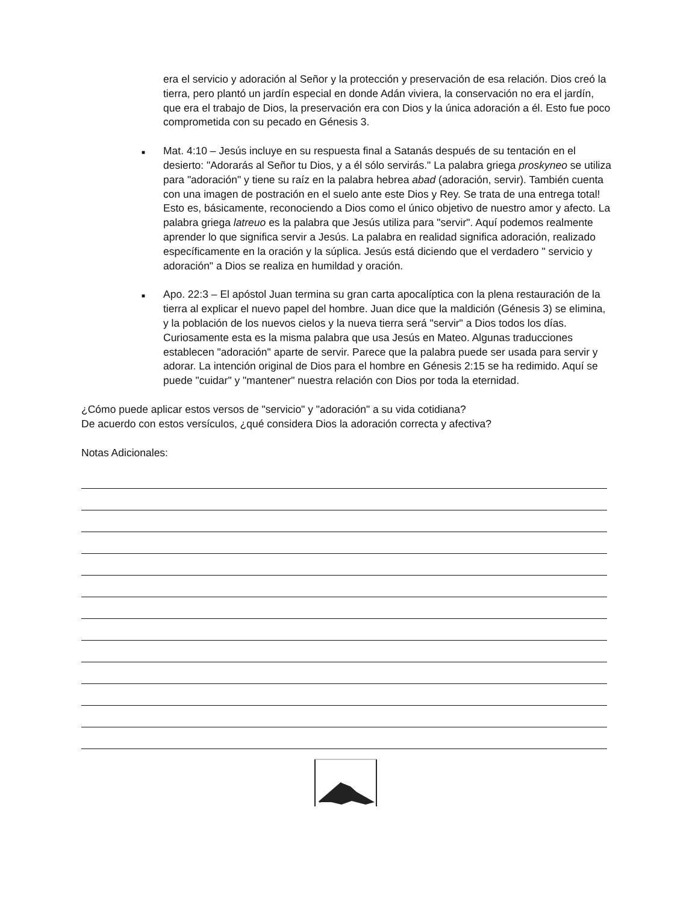era el servicio y adoración al Señor y la protección y preservación de esa relación. Dios creó la tierra, pero plantó un jardín especial en donde Adán viviera, la conservación no era el jardín, que era el trabajo de Dios, la preservación era con Dios y la única adoración a él. Esto fue poco comprometida con su pecado en Génesis 3.
■
Mat. 4:10 – Jesús incluye en su respuesta final a Satanás después de su tentación en el desierto: "Adorarás al Señor tu Dios, y a él sólo servirás." La palabra griega proskyneo se utiliza para "adoración" y tiene su raíz en la palabra hebrea abad (adoración, servir). También cuenta con una imagen de postración en el suelo ante este Dios y Rey. Se trata de una entrega total! Esto es, básicamente, reconociendo a Dios como el único objetivo de nuestro amor y afecto. La palabra griega latreuo es la palabra que Jesús utiliza para "servir". Aquí podemos realmente aprender lo que significa servir a Jesús. La palabra en realidad significa adoración, realizado específicamente en la oración y la súplica. Jesús está diciendo que el verdadero " servicio y adoración" a Dios se realiza en humildad y oración.
■
Apo. 22:3 – El apóstol Juan termina su gran carta apocalíptica con la plena restauración de la tierra al explicar el nuevo papel del hombre. Juan dice que la maldición (Génesis 3) se elimina, y la población de los nuevos cielos y la nueva tierra será "servir" a Dios todos los días. Curiosamente esta es la misma palabra que usa Jesús en Mateo. Algunas traducciones establecen "adoración" aparte de servir. Parece que la palabra puede ser usada para servir y adorar. La intención original de Dios para el hombre en Génesis 2:15 se ha redimido. Aquí se puede "cuidar" y "mantener" nuestra relación con Dios por toda la eternidad.
¿Cómo puede aplicar estos versos de "servicio" y "adoración" a su vida cotidiana?
De acuerdo con estos versículos, ¿qué considera Dios la adoración correcta y afectiva?
Notas Adicionales: